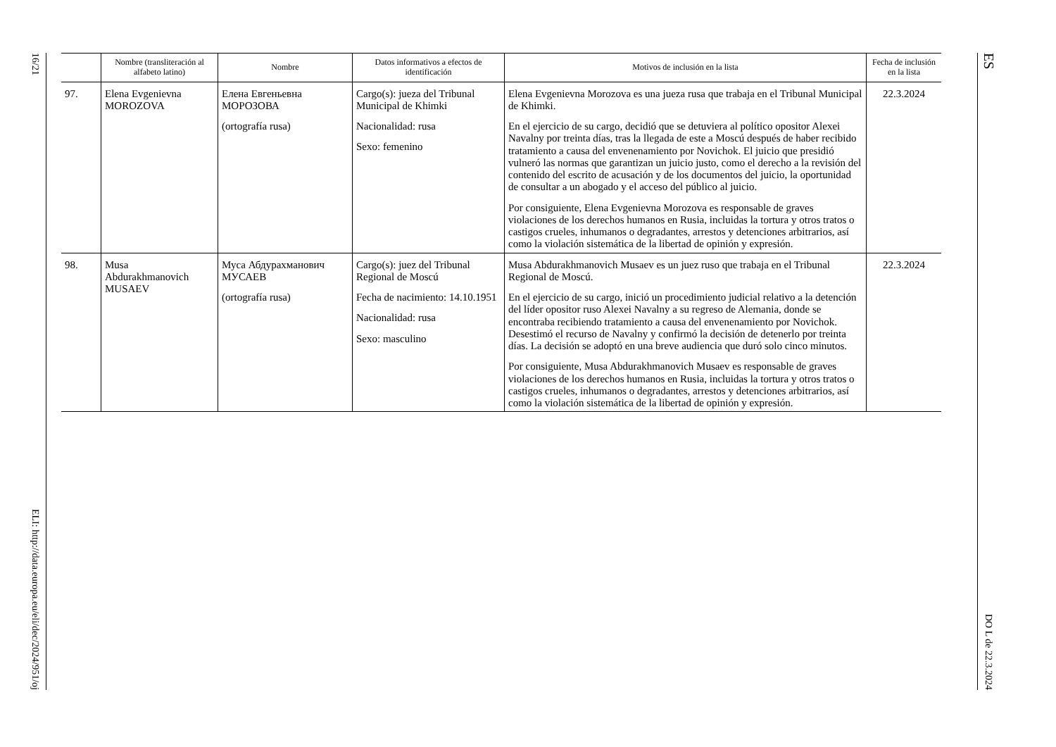16/21 ELI: http://data.europa.eu/eli/dec/2024/951/oj
| | Nombre (transliteración al alfabeto latino) | Nombre | Datos informativos a efectos de identificación | Motivos de inclusión en la lista | Fecha de inclusión en la lista |
| --- | --- | --- | --- | --- | --- |
| 97. | Elena Evgenievna MOROZOVA | Елена Евгеньевна МОРОЗОВА (ortografía rusa) | Cargo(s): jueza del Tribunal Municipal de Khimki Nacionalidad: rusa Sexo: femenino | Elena Evgenievna Morozova es una jueza rusa que trabaja en el Tribunal Municipal de Khimki. En el ejercicio de su cargo, decidió que se detuviera al político opositor Alexei Navalny por treinta días, tras la llegada de este a Moscú después de haber recibido tratamiento a causa del envenenamiento por Novichok. El juicio que presidió vulneró las normas que garantizan un juicio justo, como el derecho a la revisión del contenido del escrito de acusación y de los documentos del juicio, la oportunidad de consultar a un abogado y el acceso del público al juicio. Por consiguiente, Elena Evgenievna Morozova es responsable de graves violaciones de los derechos humanos en Rusia, incluidas la tortura y otros tratos o castigos crueles, inhumanos o degradantes, arrestos y detenciones arbitrarios, así como la violación sistemática de la libertad de opinión y expresión. | 22.3.2024 |
| 98. | Musa Abdurakhmanovich MUSAEV | Муса Абдурахманович МУСАЕВ (ortografía rusa) | Cargo(s): juez del Tribunal Regional de Moscú Fecha de nacimiento: 14.10.1951 Nacionalidad: rusa Sexo: masculino | Musa Abdurakhmanovich Musaev es un juez ruso que trabaja en el Tribunal Regional de Moscú. En el ejercicio de su cargo, inició un procedimiento judicial relativo a la detención del líder opositor ruso Alexei Navalny a su regreso de Alemania, donde se encontraba recibiendo tratamiento a causa del envenenamiento por Novichok. Desestimó el recurso de Navalny y confirmó la decisión de detenerlo por treinta días. La decisión se adoptó en una breve audiencia que duró solo cinco minutos. Por consiguiente, Musa Abdurakhmanovich Musaev es responsable de graves violaciones de los derechos humanos en Rusia, incluidas la tortura y otros tratos o castigos crueles, inhumanos o degradantes, arrestos y detenciones arbitrarios, así como la violación sistemática de la libertad de opinión y expresión. | 22.3.2024 |
ES DO L de 22.3.2024